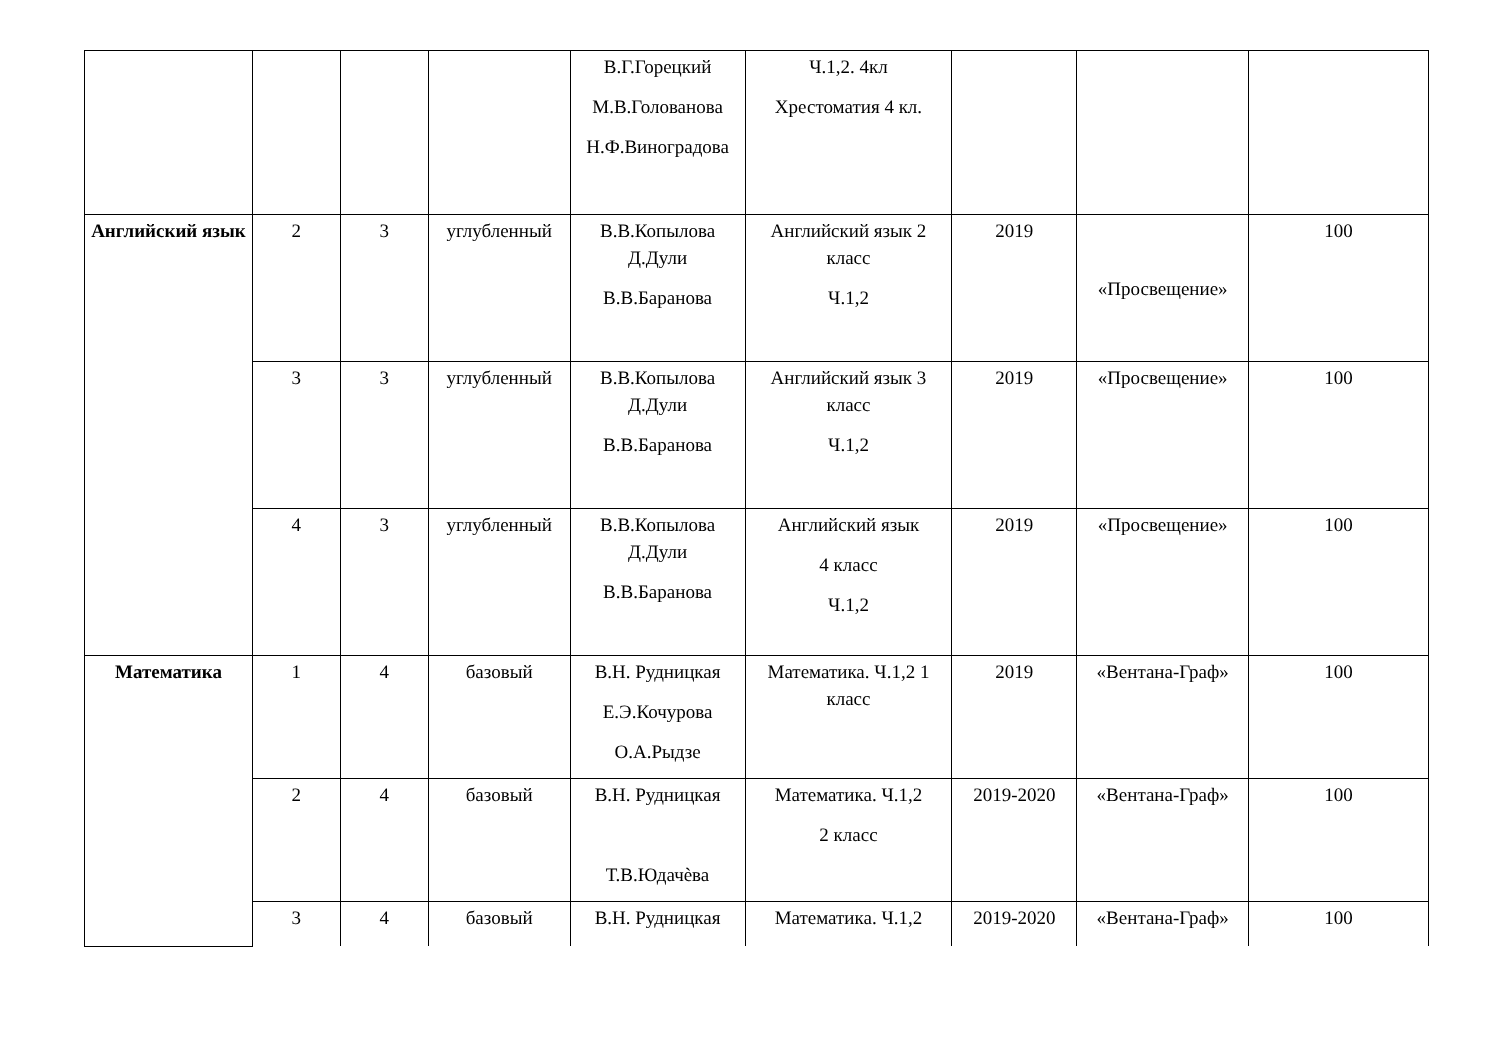| | | | | В.Г.Горецкий М.В.Голованова Н.Ф.Виноградова | Ч.1,2. 4кл Хрестоматия 4 кл. | | | |
| Английский язык | 2 | 3 | углубленный | В.В.Копылова Д.Дули В.В.Баранова | Английский язык 2 класс Ч.1,2 | 2019 | «Просвещение» | 100 |
| | 3 | 3 | углубленный | В.В.Копылова Д.Дули В.В.Баранова | Английский язык 3 класс Ч.1,2 | 2019 | «Просвещение» | 100 |
| | 4 | 3 | углубленный | В.В.Копылова Д.Дули В.В.Баранова | Английский язык 4 класс Ч.1,2 | 2019 | «Просвещение» | 100 |
| Математика | 1 | 4 | базовый | В.Н. Рудницкая Е.Э.Кочурова О.А.Рыдзе | Математика. Ч.1,2 1 класс | 2019 | «Вентана-Граф» | 100 |
| | 2 | 4 | базовый | В.Н. Рудницкая Т.В.Юдачѐва | Математика. Ч.1,2 2 класс | 2019-2020 | «Вентана-Граф» | 100 |
| | 3 | 4 | базовый | В.Н. Рудницкая | Математика. Ч.1,2 | 2019-2020 | «Вентана-Граф» | 100 |